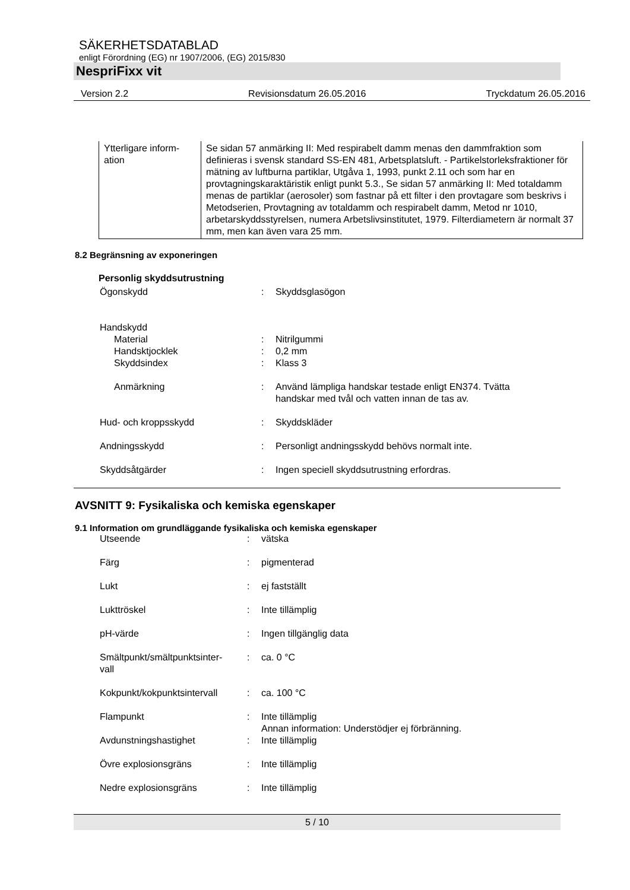SÄKERHETSDATABLAD
enligt Förordning (EG) nr 1907/2006, (EG) 2015/830
NespriFixx vit
Version 2.2 Revisionsdatum 26.05.2016 Tryckdatum 26.05.2016
| Ytterligare inform- ation | Se sidan 57 anmärking II: Med respirabelt damm menas den dammfraktion som definieras i svensk standard SS-EN 481, Arbetsplatsluft. - Partikelstorleksfraktioner för mätning av luftburna partiklar, Utgåva 1, 1993, punkt 2.11 och som har en provtagningskaraktäristik enligt punkt 5.3., Se sidan 57 anmärking II: Med totaldamm menas de partiklar (aerosoler) som fastnar på ett filter i den provtagare som beskrivs i Metodserien, Provtagning av totaldamm och respirabelt damm, Metod nr 1010, arbetarskyddsstyrelsen, numera Arbetslivsinstitutet, 1979. Filterdiametern är normalt 37 mm, men kan även vara 25 mm. |
8.2 Begränsning av exponeringen
Personlig skyddsutrustning
| Ögonskydd | : | Skyddsglasögon |
| Handskydd | | |
| Material | : | Nitrilgummi |
| Handsktjocklek | : | 0,2 mm |
| Skyddsindex | : | Klass 3 |
| Anmärkning | : | Använd lämpliga handskar testade enligt EN374. Tvätta handskar med tvål och vatten innan de tas av. |
| Hud- och kroppsskydd | : | Skyddskläder |
| Andningsskydd | : | Personligt andningsskydd behövs normalt inte. |
| Skyddsåtgärder | : | Ingen speciell skyddsutrustning erfordras. |
AVSNITT 9: Fysikaliska och kemiska egenskaper
9.1 Information om grundläggande fysikaliska och kemiska egenskaper
| Utseende | : | vätska |
| Färg | : | pigmenterad |
| Lukt | : | ej fastställt |
| Lukttröskel | : | Inte tillämplig |
| pH-värde | : | Ingen tillgänglig data |
| Smältpunkt/smältpunktsinter- vall | : | ca. 0 °C |
| Kokpunkt/kokpunktsintervall | : | ca. 100 °C |
| Flampunkt | : | Inte tillämplig Annan information: Understödjer ej förbränning. |
| Avdunstningshastighet | : | Inte tillämplig |
| Övre explosionsgräns | : | Inte tillämplig |
| Nedre explosionsgräns | : | Inte tillämplig |
5 / 10